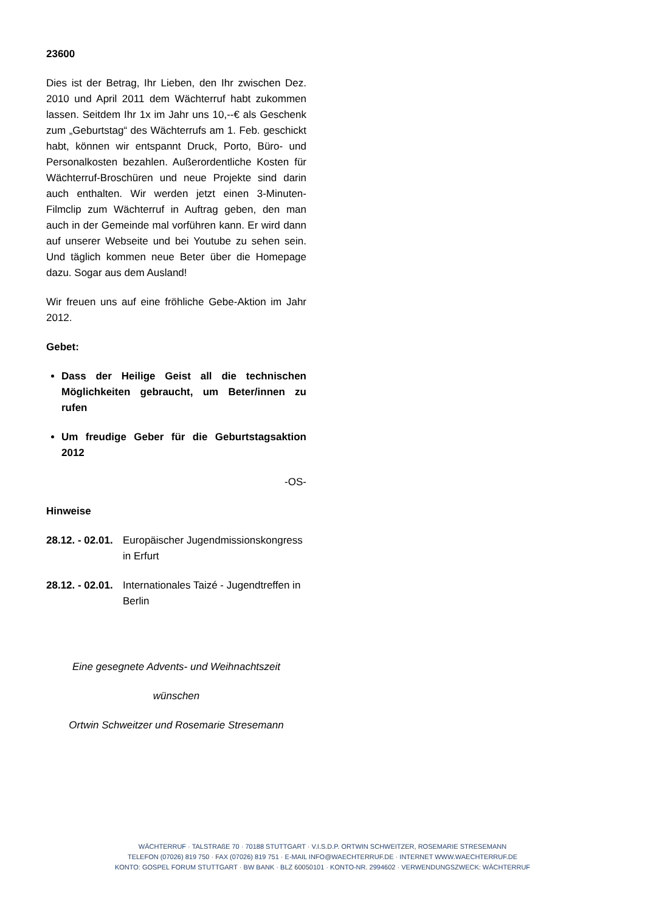23600
Dies ist der Betrag, Ihr Lieben, den Ihr zwischen Dez. 2010 und April 2011 dem Wächterruf habt zukommen lassen. Seitdem Ihr 1x im Jahr uns 10,--€ als Geschenk zum „Geburtstag“ des Wächterrufs am 1. Feb. geschickt habt, können wir entspannt Druck, Porto, Büro- und Personalkosten bezahlen. Außerordentliche Kosten für Wächterruf-Broschüren und neue Projekte sind darin auch enthalten. Wir werden jetzt einen 3-Minuten-Filmclip zum Wächterruf in Auftrag geben, den man auch in der Gemeinde mal vorführen kann. Er wird dann auf unserer Webseite und bei Youtube zu sehen sein. Und täglich kommen neue Beter über die Homepage dazu. Sogar aus dem Ausland!
Wir freuen uns auf eine fröhliche Gebe-Aktion im Jahr 2012.
Gebet:
Dass der Heilige Geist all die technischen Möglichkeiten gebraucht, um Beter/innen zu rufen
Um freudige Geber für die Geburtstagsaktion 2012
-OS-
Hinweise
28.12. - 02.01. Europäischer Jugendmissionskongress in Erfurt
28.12. - 02.01. Internationales Taizé - Jugendtreffen in Berlin
Eine gesegnete Advents- und Weihnachtszeit
wünschen
Ortwin Schweitzer und Rosemarie Stresemann
WÄCHTERRUF · TALSTRAßE 70 · 70188 STUTTGART · V.I.S.D.P. ORTWIN SCHWEITZER, ROSEMARIE STRESEMANN
TELEFON (07026) 819 750 · FAX (07026) 819 751 · E-MAIL INFO@WAECHTERRUF.DE · INTERNET WWW.WAECHTERRUF.DE
KONTO: GOSPEL FORUM STUTTGART · BW BANK · BLZ 60050101 · KONTO-NR. 2994602 · VERWENDUNGSZWECK: WÄCHTERRUF